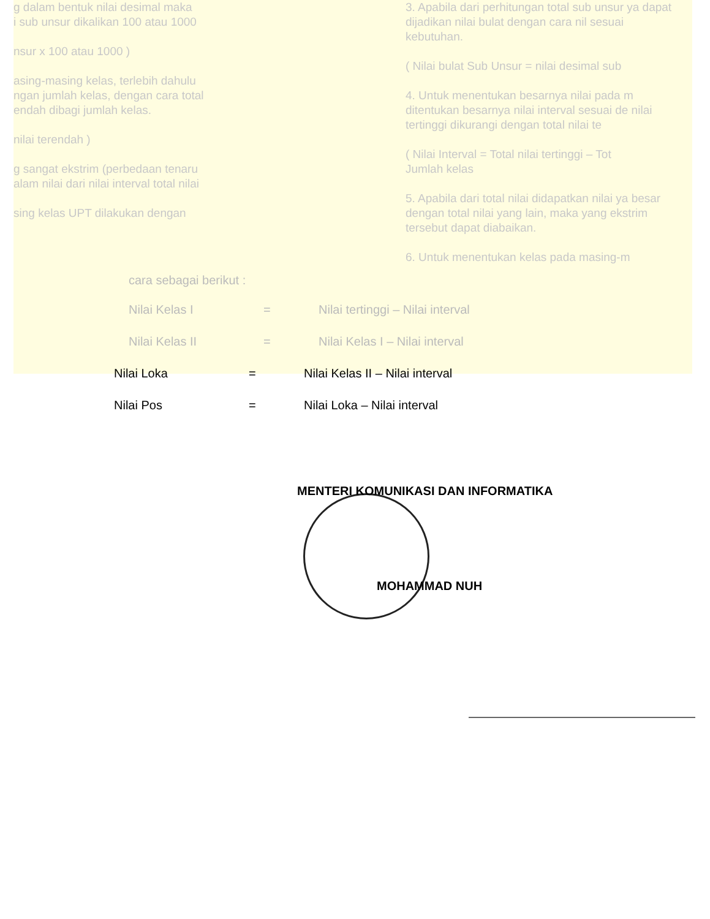g dalam bentuk nilai desimal maka
i sub unsur dikalikan 100 atau 1000
nsur x 100 atau 1000 )
asing-masing kelas, terlebih dahulu
ngan jumlah kelas, dengan cara total
endah dibagi jumlah kelas.
nilai terendah )
g sangat ekstrim (perbedaan tenaru
alam nilai dari nilai interval total nilai
sing kelas UPT dilakukan dengan
3. Apabila dari perhitungan total sub unsur ya dapat dijadikan nilai bulat dengan cara nil sesuai kebutuhan.
( Nilai bulat Sub Unsur = nilai desimal sub
4. Untuk menentukan besarnya nilai pada m ditentukan besarnya nilai interval sesuai de nilai tertinggi dikurangi dengan total nilai te
( Nilai Interval = Total nilai tertinggi – Tot
Jumlah kelas
5. Apabila dari total nilai didapatkan nilai ya besar dengan total nilai yang lain, maka yang ekstrim tersebut dapat diabaikan.
6. Untuk menentukan kelas pada masing-m
cara sebagai berikut :
Nilai Kelas I = Nilai tertinggi – Nilai interval
Nilai Kelas II = Nilai Kelas I – Nilai interval
Nilai Loka = Nilai Kelas II – Nilai interval
Nilai Pos = Nilai Loka – Nilai interval
MENTERI KOMUNIKASI DAN INFORMATIKA
MOHAMMAD NUH